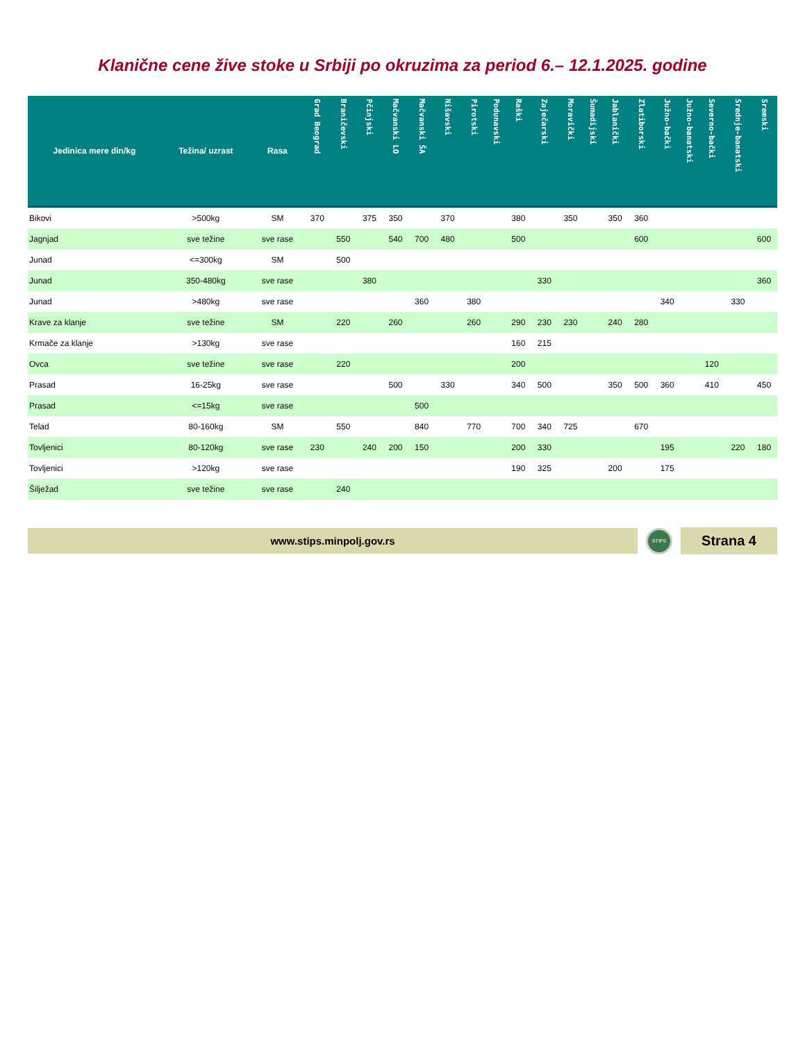Klanične cene žive stoke u Srbiji po okruzima za period 6.– 12.1.2025. godine
| Jedinica mere din/kg | Težina/ uzrast | Rasa | Grad Beograd | Braničevski | Pčinjski | Mačvanski LO | Mačvanski ŠA | Nišavski | Pirotski | Podunavski | Raški | Zaječarski | Moravički | Šumadijski | Jablanički | Zlatiborski | Južno-bački | Južno-banatski | Severno-bački | Srednje-banatski | Sremski |
| --- | --- | --- | --- | --- | --- | --- | --- | --- | --- | --- | --- | --- | --- | --- | --- | --- | --- | --- | --- | --- | --- |
| Bikovi | >500kg | SM | 370 | | 375 | 350 | | 370 | | | 380 | | 350 | | 350 | 360 | | | | | |
| Jagnjad | sve težine | sve rase | | 550 | | 540 | 700 | 480 | | | 500 | | | | | 600 | | | | | 600 |
| Junad | <=300kg | SM | | 500 | | | | | | | | | | | | | | | | | |
| Junad | 350-480kg | sve rase | | | 380 | | | | | | | 330 | | | | | | | | | 360 |
| Junad | >480kg | sve rase | | | | | 360 | | 380 | | | | | | | | 340 | | | 330 | |
| Krave za klanje | sve težine | SM | | 220 | | 260 | | | 260 | | 290 | 230 | 230 | | 240 | 280 | | | | | |
| Krmače za klanje | >130kg | sve rase | | | | | | | | | 160 | 215 | | | | | | | | | |
| Ovca | sve težine | sve rase | | 220 | | | | | | | 200 | | | | | | | | 120 | | |
| Prasad | 16-25kg | sve rase | | | | 500 | | 330 | | | 340 | 500 | | | 350 | 500 | 360 | | 410 | | 450 |
| Prasad | <=15kg | sve rase | | | | | 500 | | | | | | | | | | | | | | |
| Telad | 80-160kg | SM | | 550 | | | 840 | | 770 | | 700 | 340 | 725 | | | 670 | | | | | |
| Tovljenici | 80-120kg | sve rase | 230 | | 240 | 200 | 150 | | | | 200 | 330 | | | | | 195 | | | 220 | 180 |
| Tovljenici | >120kg | sve rase | | | | | | | | | 190 | 325 | | | 200 | | 175 | | | | |
| Šilježad | sve težine | sve rase | | 240 | | | | | | | | | | | | | | | | | |
www.stips.minpolj.gov.rs
STIPS
Strana 4